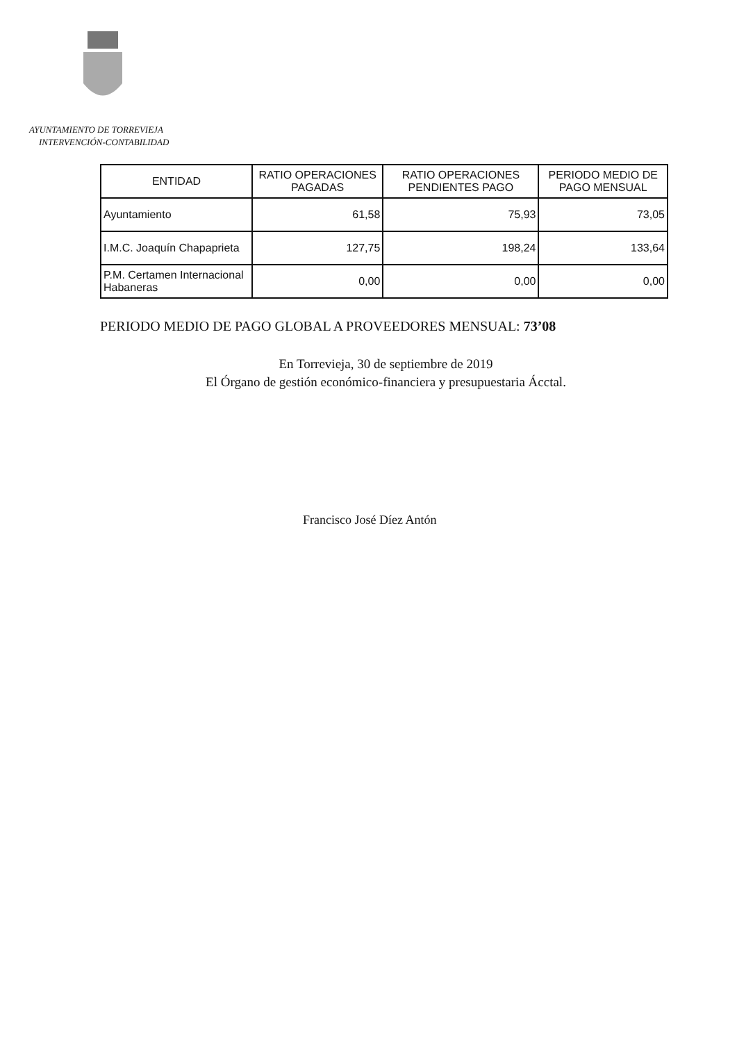AYUNTAMIENTO DE TORREVIEJA
INTERVENCIÓN-CONTABILIDAD
| ENTIDAD | RATIO OPERACIONES PAGADAS | RATIO OPERACIONES PENDIENTES PAGO | PERIODO MEDIO DE PAGO MENSUAL |
| --- | --- | --- | --- |
| Ayuntamiento | 61,58 | 75,93 | 73,05 |
| I.M.C. Joaquín Chapaprieta | 127,75 | 198,24 | 133,64 |
| P.M. Certamen Internacional Habaneras | 0,00 | 0,00 | 0,00 |
PERIODO MEDIO DE PAGO GLOBAL A PROVEEDORES MENSUAL: 73’08
En Torrevieja, 30 de septiembre de 2019
El Órgano de gestión económico-financiera y presupuestaria Ácctal.
Francisco José Díez Antón